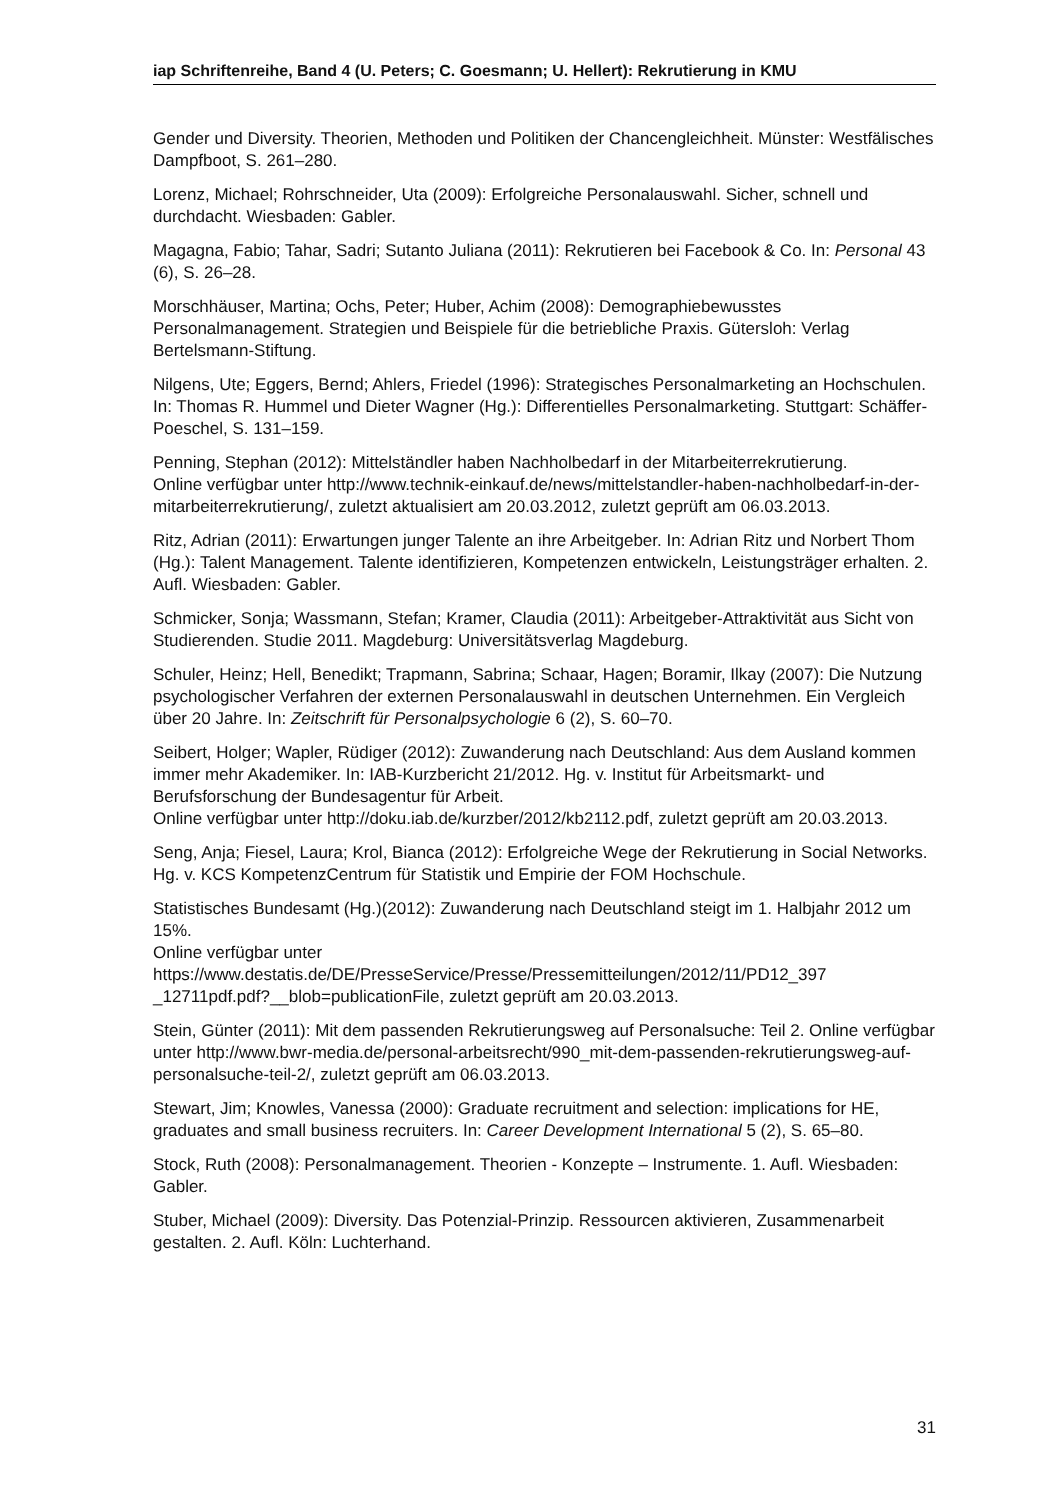iap Schriftenreihe, Band 4 (U. Peters; C. Goesmann; U. Hellert): Rekrutierung in KMU
Gender und Diversity. Theorien, Methoden und Politiken der Chancengleichheit. Münster: Westfälisches Dampfboot, S. 261–280.
Lorenz, Michael; Rohrschneider, Uta (2009): Erfolgreiche Personalauswahl. Sicher, schnell und durchdacht. Wiesbaden: Gabler.
Magagna, Fabio; Tahar, Sadri; Sutanto Juliana (2011): Rekrutieren bei Facebook & Co. In: Personal 43 (6), S. 26–28.
Morschhäuser, Martina; Ochs, Peter; Huber, Achim (2008): Demographiebewusstes Personalmanagement. Strategien und Beispiele für die betriebliche Praxis. Gütersloh: Verlag Bertelsmann-Stiftung.
Nilgens, Ute; Eggers, Bernd; Ahlers, Friedel (1996): Strategisches Personalmarketing an Hochschulen. In: Thomas R. Hummel und Dieter Wagner (Hg.): Differentielles Personalmarketing. Stuttgart: Schäffer-Poeschel, S. 131–159.
Penning, Stephan (2012): Mittelständler haben Nachholbedarf in der Mitarbeiterrekrutierung.
Online verfügbar unter http://www.technik-einkauf.de/news/mittelstandler-haben-nachholbedarf-in-der-mitarbeiterrekrutierung/, zuletzt aktualisiert am 20.03.2012, zuletzt geprüft am 06.03.2013.
Ritz, Adrian (2011): Erwartungen junger Talente an ihre Arbeitgeber. In: Adrian Ritz und Norbert Thom (Hg.): Talent Management. Talente identifizieren, Kompetenzen entwickeln, Leistungsträger erhalten. 2. Aufl. Wiesbaden: Gabler.
Schmicker, Sonja; Wassmann, Stefan; Kramer, Claudia (2011): Arbeitgeber-Attraktivität aus Sicht von Studierenden. Studie 2011. Magdeburg: Universitätsverlag Magdeburg.
Schuler, Heinz; Hell, Benedikt; Trapmann, Sabrina; Schaar, Hagen; Boramir, Ilkay (2007): Die Nutzung psychologischer Verfahren der externen Personalauswahl in deutschen Unternehmen. Ein Vergleich über 20 Jahre. In: Zeitschrift für Personalpsychologie 6 (2), S. 60–70.
Seibert, Holger; Wapler, Rüdiger (2012): Zuwanderung nach Deutschland: Aus dem Ausland kommen immer mehr Akademiker. In: IAB-Kurzbericht 21/2012. Hg. v. Institut für Arbeitsmarkt- und Berufsforschung der Bundesagentur für Arbeit.
Online verfügbar unter http://doku.iab.de/kurzber/2012/kb2112.pdf, zuletzt geprüft am 20.03.2013.
Seng, Anja; Fiesel, Laura; Krol, Bianca (2012): Erfolgreiche Wege der Rekrutierung in Social Networks. Hg. v. KCS KompetenzCentrum für Statistik und Empirie der FOM Hochschule.
Statistisches Bundesamt (Hg.)(2012): Zuwanderung nach Deutschland steigt im 1. Halbjahr 2012 um 15%.
Online verfügbar unter
https://www.destatis.de/DE/PresseService/Presse/Pressemitteilungen/2012/11/PD12_397 _12711pdf.pdf?__blob=publicationFile, zuletzt geprüft am 20.03.2013.
Stein, Günter (2011): Mit dem passenden Rekrutierungsweg auf Personalsuche: Teil 2. Online verfügbar unter http://www.bwr-media.de/personal-arbeitsrecht/990_mit-dem-passenden-rekrutierungsweg-auf-personalsuche-teil-2/, zuletzt geprüft am 06.03.2013.
Stewart, Jim; Knowles, Vanessa (2000): Graduate recruitment and selection: implications for HE, graduates and small business recruiters. In: Career Development International 5 (2), S. 65–80.
Stock, Ruth (2008): Personalmanagement. Theorien - Konzepte – Instrumente. 1. Aufl. Wiesbaden: Gabler.
Stuber, Michael (2009): Diversity. Das Potenzial-Prinzip. Ressourcen aktivieren, Zusammenarbeit gestalten. 2. Aufl. Köln: Luchterhand.
31